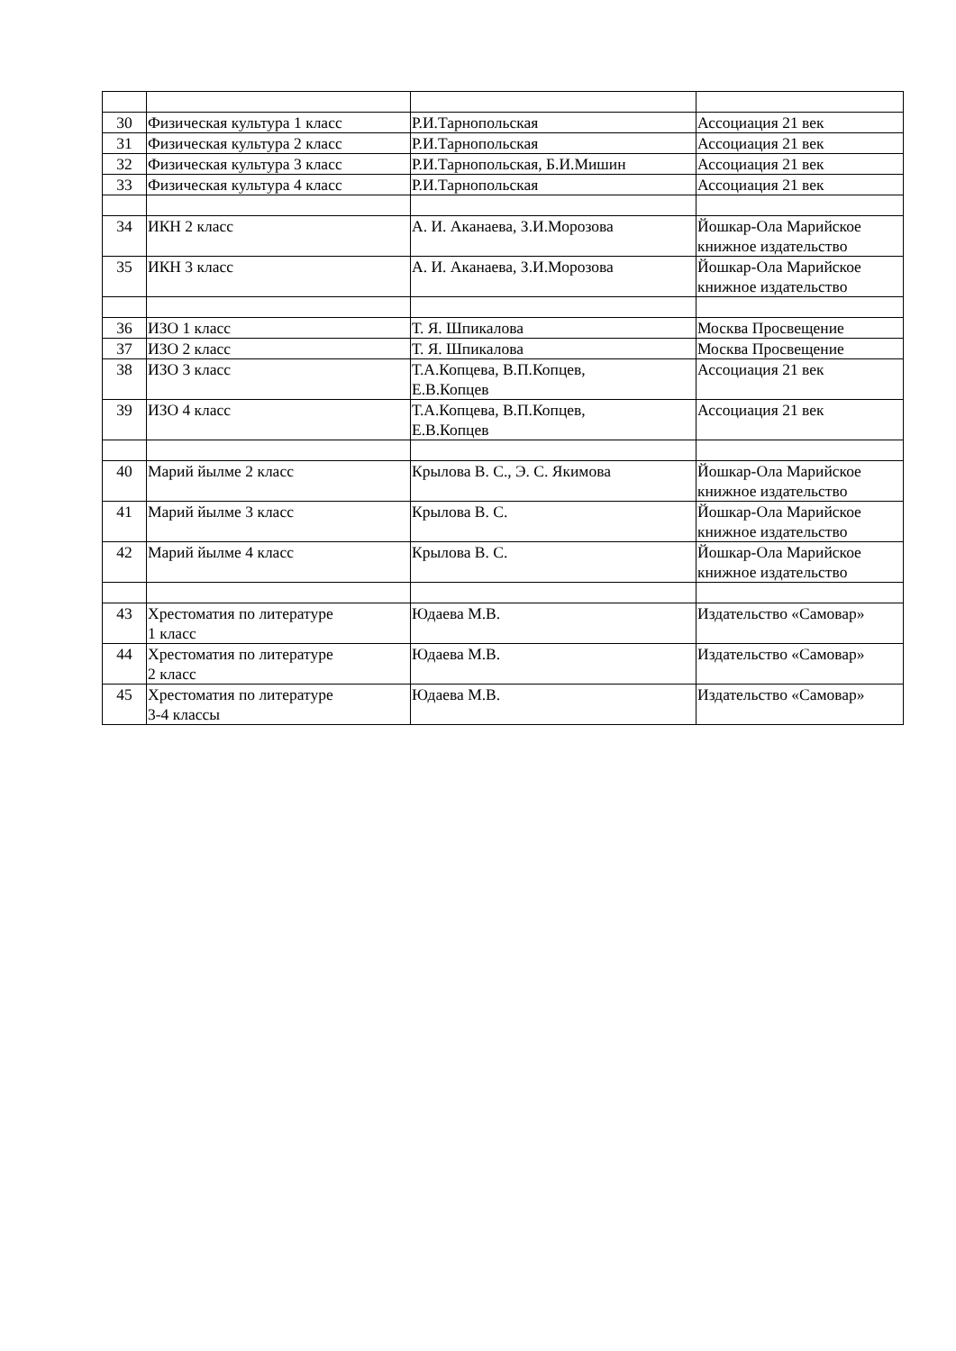| 30 | Физическая культура 1 класс | Р.И.Тарнопольская | Ассоциация 21 век |
| 31 | Физическая культура 2 класс | Р.И.Тарнопольская | Ассоциация 21 век |
| 32 | Физическая культура 3 класс | Р.И.Тарнопольская, Б.И.Мишин | Ассоциация 21 век |
| 33 | Физическая культура 4 класс | Р.И.Тарнопольская | Ассоциация 21 век |
| 34 | ИКН 2 класс | А. И. Аканаева, З.И.Морозова | Йошкар-Ола Марийское книжное издательство |
| 35 | ИКН 3 класс | А. И. Аканаева, З.И.Морозова | Йошкар-Ола Марийское книжное издательство |
| 36 | ИЗО 1 класс | Т. Я. Шпикалова | Москва Просвещение |
| 37 | ИЗО 2 класс | Т. Я. Шпикалова | Москва Просвещение |
| 38 | ИЗО 3 класс | Т.А.Копцева, В.П.Копцев, Е.В.Копцев | Ассоциация 21 век |
| 39 | ИЗО 4 класс | Т.А.Копцева, В.П.Копцев, Е.В.Копцев | Ассоциация 21 век |
| 40 | Марий йылме 2 класс | Крылова В. С., Э. С. Якимова | Йошкар-Ола Марийское книжное издательство |
| 41 | Марий йылме 3 класс | Крылова В. С. | Йошкар-Ола Марийское книжное издательство |
| 42 | Марий йылме 4 класс | Крылова В. С. | Йошкар-Ола Марийское книжное издательство |
| 43 | Хрестоматия по литературе 1 класс | Юдаева М.В. | Издательство «Самовар» |
| 44 | Хрестоматия по литературе 2 класс | Юдаева М.В. | Издательство «Самовар» |
| 45 | Хрестоматия по литературе 3-4 классы | Юдаева М.В. | Издательство «Самовар» |